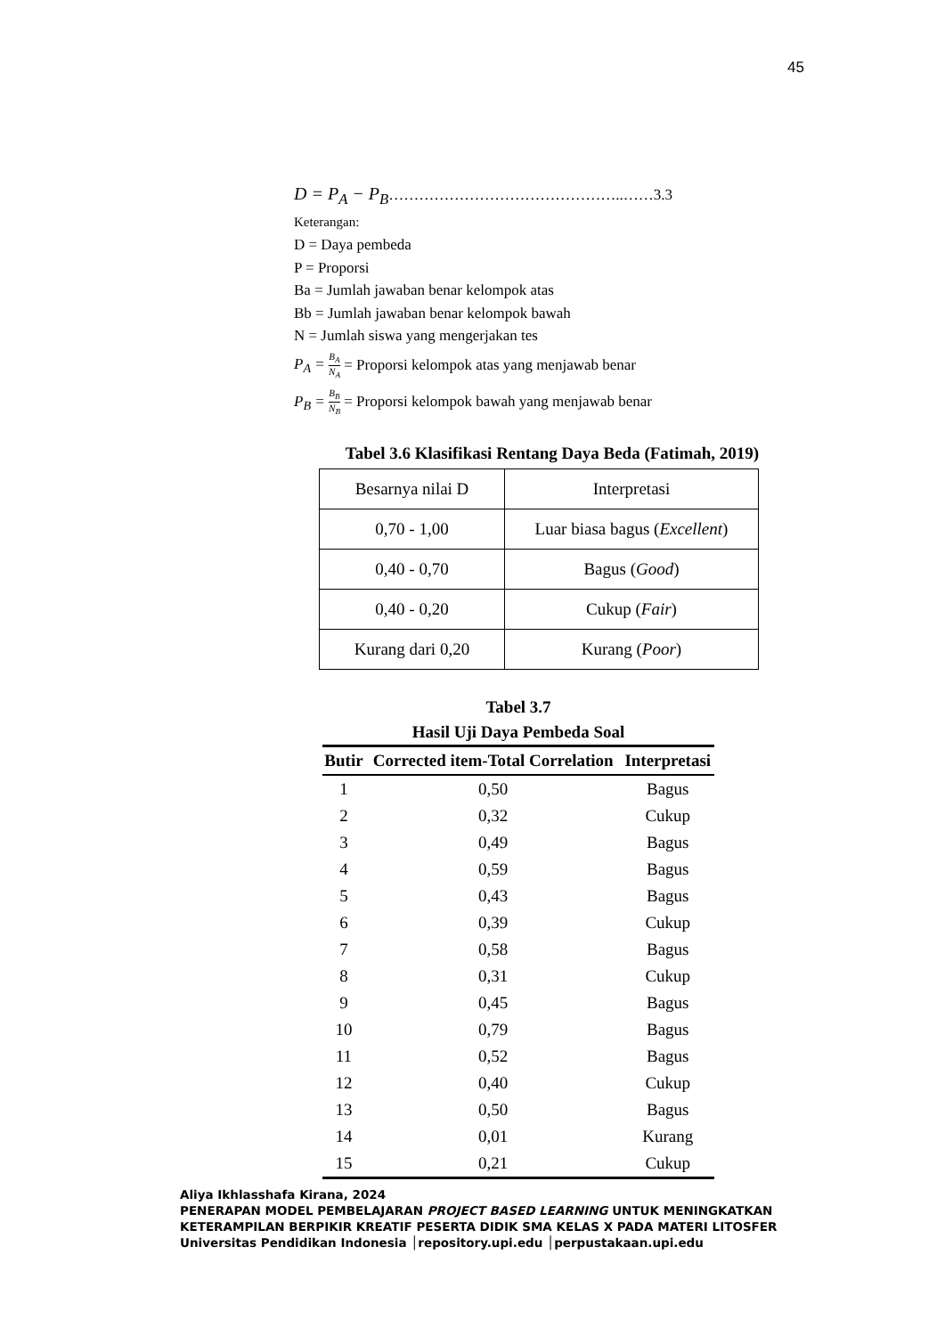45
D = P<sub>A</sub> − P<sub>B</sub>………………………………………..……3.3
Keterangan:
D = Daya pembeda
P = Proporsi
Ba = Jumlah jawaban benar kelompok atas
Bb = Jumlah jawaban benar kelompok bawah
N = Jumlah siswa yang mengerjakan tes
P<sub>A</sub> = B<sub>A</sub> N<sub>A</sub> = Proporsi kelompok atas yang menjawab benar
P<sub>B</sub> = B<sub>B</sub> N<sub>B</sub> = Proporsi kelompok bawah yang menjawab benar
Tabel 3.6 Klasifikasi Rentang Daya Beda (Fatimah, 2019)
| Besarnya nilai D | Interpretasi |
| 0,70 - 1,00 | Luar biasa bagus ( Excellent ) |
| 0,40 - 0,70 | Bagus ( Good ) |
| 0,40 - 0,20 | Cukup ( Fair ) |
| Kurang dari 0,20 | Kurang ( Poor ) |
Tabel 3.7
Hasil Uji Daya Pembeda Soal
| Butir | Corrected item-Total Correlation | Interpretasi |
| --- | --- | --- |
| 1 | 0,50 | Bagus |
| 2 | 0,32 | Cukup |
| 3 | 0,49 | Bagus |
| 4 | 0,59 | Bagus |
| 5 | 0,43 | Bagus |
| 6 | 0,39 | Cukup |
| 7 | 0,58 | Bagus |
| 8 | 0,31 | Cukup |
| 9 | 0,45 | Bagus |
| 10 | 0,79 | Bagus |
| 11 | 0,52 | Bagus |
| 12 | 0,40 | Cukup |
| 13 | 0,50 | Bagus |
| 14 | 0,01 | Kurang |
| 15 | 0,21 | Cukup |
Aliya Ikhlasshafa Kirana, 2024
PENERAPAN MODEL PEMBELAJARAN PROJECT BASED LEARNING UNTUK MENINGKATKAN
KETERAMPILAN BERPIKIR KREATIF PESERTA DIDIK SMA KELAS X PADA MATERI LITOSFER
Universitas Pendidikan Indonesia │repository.upi.edu │perpustakaan.upi.edu